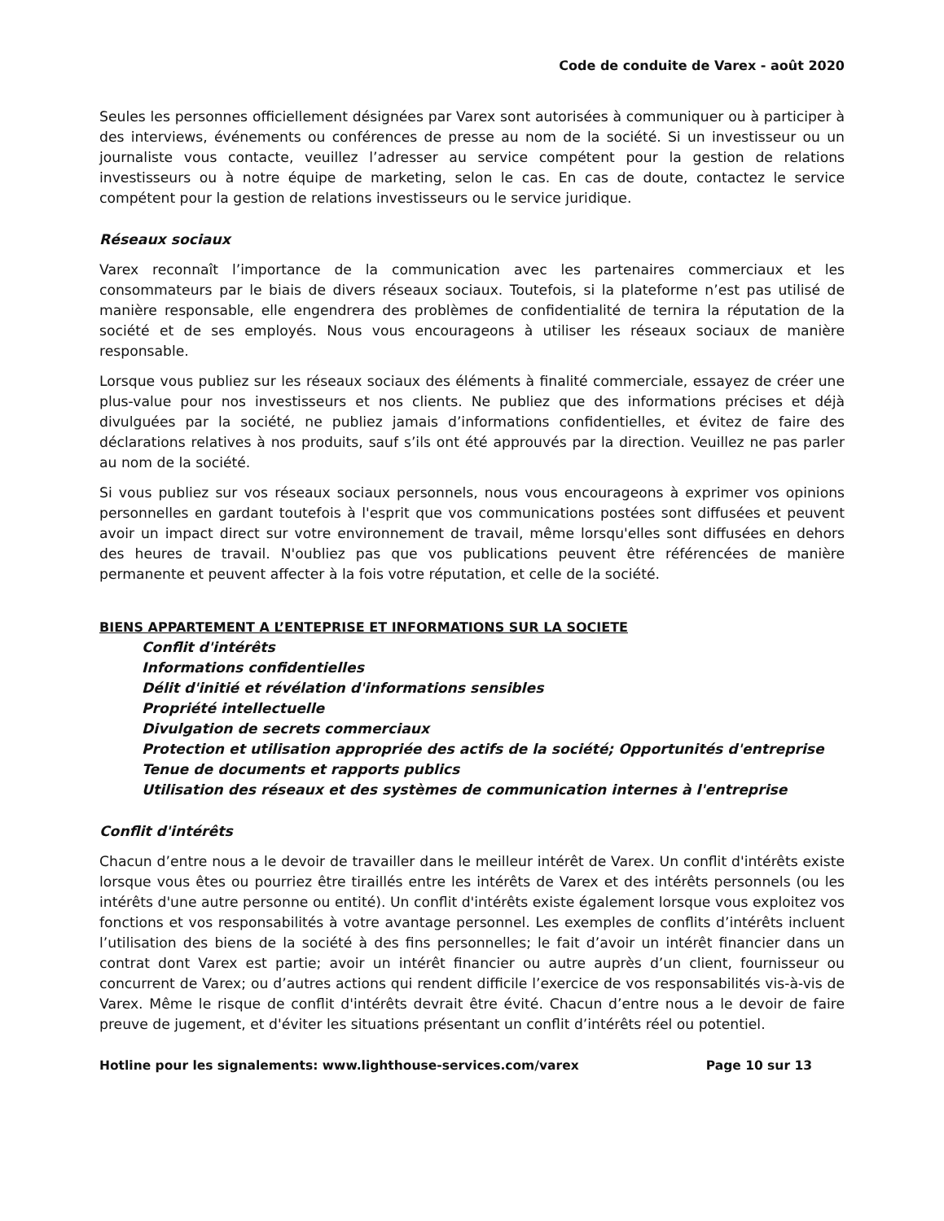Code de conduite de Varex - août 2020
Seules les personnes officiellement désignées par Varex sont autorisées à communiquer ou à participer à des interviews, événements ou conférences de presse au nom de la société. Si un investisseur ou un journaliste vous contacte, veuillez l’adresser au service compétent pour la gestion de relations investisseurs ou à notre équipe de marketing, selon le cas. En cas de doute, contactez le service compétent pour la gestion de relations investisseurs ou le service juridique.
Réseaux sociaux
Varex reconnaît l’importance de la communication avec les partenaires commerciaux et les consommateurs par le biais de divers réseaux sociaux. Toutefois, si la plateforme n’est pas utilisé de manière responsable, elle engendrera des problèmes de confidentialité de ternira la réputation de la société et de ses employés. Nous vous encourageons à utiliser les réseaux sociaux de manière responsable.
Lorsque vous publiez sur les réseaux sociaux des éléments à finalité commerciale, essayez de créer une plus-value pour nos investisseurs et nos clients. Ne publiez que des informations précises et déjà divulguées par la société, ne publiez jamais d’informations confidentielles, et évitez de faire des déclarations relatives à nos produits, sauf s’ils ont été approuvés par la direction. Veuillez ne pas parler au nom de la société.
Si vous publiez sur vos réseaux sociaux personnels, nous vous encourageons à exprimer vos opinions personnelles en gardant toutefois à l'esprit que vos communications postées sont diffusées et peuvent avoir un impact direct sur votre environnement de travail, même lorsqu'elles sont diffusées en dehors des heures de travail. N'oubliez pas que vos publications peuvent être référencées de manière permanente et peuvent affecter à la fois votre réputation, et celle de la société.
BIENS APPARTEMENT A L’ENTEPRISE ET INFORMATIONS SUR LA SOCIETE
Conflit d'intérêts
Informations confidentielles
Délit d'initié et révélation d'informations sensibles
Propriété intellectuelle
Divulgation de secrets commerciaux
Protection et utilisation appropriée des actifs de la société; Opportunités d'entreprise
Tenue de documents et rapports publics
Utilisation des réseaux et des systèmes de communication internes à l'entreprise
Conflit d'intérêts
Chacun d’entre nous a le devoir de travailler dans le meilleur intérêt de Varex. Un conflit d'intérêts existe lorsque vous êtes ou pourriez être tiraillés entre les intérêts de Varex et des intérêts personnels (ou les intérêts d'une autre personne ou entité). Un conflit d'intérêts existe également lorsque vous exploitez vos fonctions et vos responsabilités à votre avantage personnel. Les exemples de conflits d’intérêts incluent l’utilisation des biens de la société à des fins personnelles; le fait d’avoir un intérêt financier dans un contrat dont Varex est partie; avoir un intérêt financier ou autre auprès d’un client, fournisseur ou concurrent de Varex; ou d’autres actions qui rendent difficile l’exercice de vos responsabilités vis-à-vis de Varex. Même le risque de conflit d'intérêts devrait être évité. Chacun d’entre nous a le devoir de faire preuve de jugement, et d'éviter les situations présentant un conflit d’intérêts réel ou potentiel.
Hotline pour les signalements: www.lighthouse-services.com/varex Page 10 sur 13